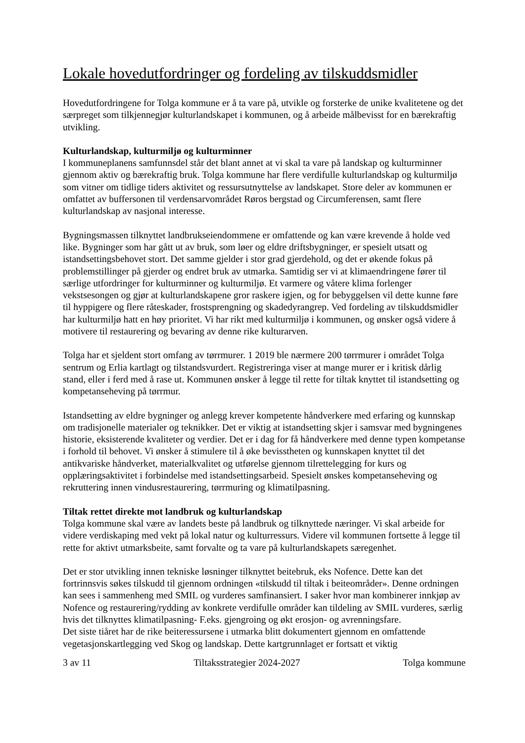Lokale hovedutfordringer og fordeling av tilskuddsmidler
Hovedutfordringene for Tolga kommune er å ta vare på, utvikle og forsterke de unike kvalitetene og det særpreget som tilkjennegjør kulturlandskapet i kommunen, og å arbeide målbevisst for en bærekraftig utvikling.
Kulturlandskap, kulturmiljø og kulturminner
I kommuneplanens samfunnsdel står det blant annet at vi skal ta vare på landskap og kulturminner gjennom aktiv og bærekraftig bruk. Tolga kommune har flere verdifulle kulturlandskap og kulturmiljø som vitner om tidlige tiders aktivitet og ressursutnyttelse av landskapet. Store deler av kommunen er omfattet av buffersonen til verdensarvområdet Røros bergstad og Circumferensen, samt flere kulturlandskap av nasjonal interesse.
Bygningsmassen tilknyttet landbrukseiendommene er omfattende og kan være krevende å holde ved like. Bygninger som har gått ut av bruk, som løer og eldre driftsbygninger, er spesielt utsatt og istandsettingsbehovet stort. Det samme gjelder i stor grad gjerdehold, og det er økende fokus på problemstillinger på gjerder og endret bruk av utmarka. Samtidig ser vi at klimaendringene fører til særlige utfordringer for kulturminner og kulturmiljø. Et varmere og våtere klima forlenger vekstsesongen og gjør at kulturlandskapene gror raskere igjen, og for bebyggelsen vil dette kunne føre til hyppigere og flere råteskader, frostsprengning og skadedyrangrep. Ved fordeling av tilskuddsmidler har kulturmiljø hatt en høy prioritet. Vi har rikt med kulturmiljø i kommunen, og ønsker også videre å motivere til restaurering og bevaring av denne rike kulturarven.
Tolga har et sjeldent stort omfang av tørrmurer. 1 2019 ble nærmere 200 tørrmurer i området Tolga sentrum og Erlia kartlagt og tilstandsvurdert. Registreringa viser at mange murer er i kritisk dårlig stand, eller i ferd med å rase ut. Kommunen ønsker å legge til rette for tiltak knyttet til istandsetting og kompetanseheving på tørrmur.
Istandsetting av eldre bygninger og anlegg krever kompetente håndverkere med erfaring og kunnskap om tradisjonelle materialer og teknikker. Det er viktig at istandsetting skjer i samsvar med bygningenes historie, eksisterende kvaliteter og verdier. Det er i dag for få håndverkere med denne typen kompetanse i forhold til behovet. Vi ønsker å stimulere til å øke bevisstheten og kunnskapen knyttet til det antikvariske håndverket, materialkvalitet og utførelse gjennom tilrettelegging for kurs og opplæringsaktivitet i forbindelse med istandsettingsarbeid. Spesielt ønskes kompetanseheving og rekruttering innen vindusrestaurering, tørrmuring og klimatilpasning.
Tiltak rettet direkte mot landbruk og kulturlandskap
Tolga kommune skal være av landets beste på landbruk og tilknyttede næringer. Vi skal arbeide for videre verdiskaping med vekt på lokal natur og kulturressurs. Videre vil kommunen fortsette å legge til rette for aktivt utmarksbeite, samt forvalte og ta vare på kulturlandskapets særegenhet.
Det er stor utvikling innen tekniske løsninger tilknyttet beitebruk, eks Nofence. Dette kan det fortrinnsvis søkes tilskudd til gjennom ordningen «tilskudd til tiltak i beiteområder». Denne ordningen kan sees i sammenheng med SMIL og vurderes samfinansiert. I saker hvor man kombinerer innkjøp av Nofence og restaurering/rydding av konkrete verdifulle områder kan tildeling av SMIL vurderes, særlig hvis det tilknyttes klimatilpasning- F.eks. gjengroing og økt erosjon- og avrenningsfare.
Det siste tiåret har de rike beiteressursene i utmarka blitt dokumentert gjennom en omfattende vegetasjonskartlegging ved Skog og landskap. Dette kartgrunnlaget er fortsatt et viktig
3 av 11 Tiltaksstrategier 2024-2027 Tolga kommune